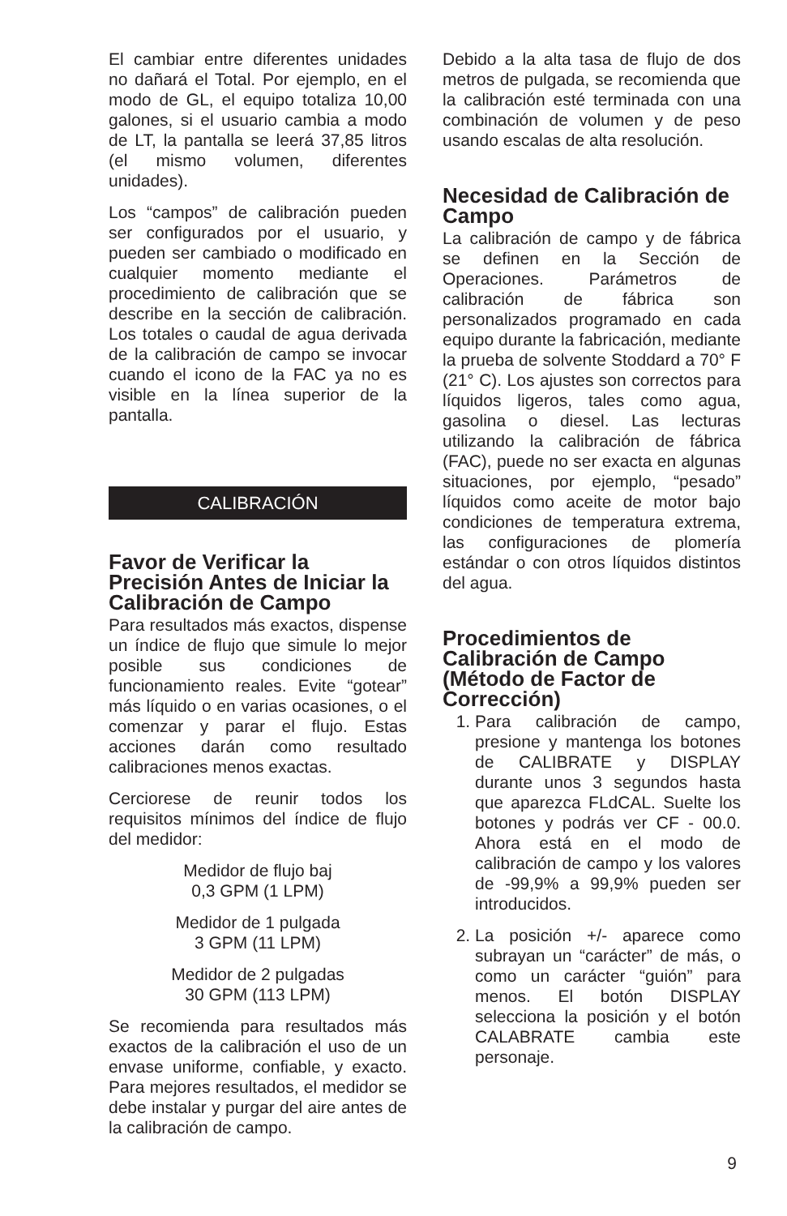El cambiar entre diferentes unidades no dañará el Total. Por ejemplo, en el modo de GL, el equipo totaliza 10,00 galones, si el usuario cambia a modo de LT, la pantalla se leerá 37,85 litros (el mismo volumen, diferentes unidades).
Los “campos” de calibración pueden ser configurados por el usuario, y pueden ser cambiado o modificado en cualquier momento mediante el procedimiento de calibración que se describe en la sección de calibración. Los totales o caudal de agua derivada de la calibración de campo se invocar cuando el icono de la FAC ya no es visible en la línea superior de la pantalla.
CALIBRACIÓN
Favor de Verificar la Precisión Antes de Iniciar la Calibración de Campo
Para resultados más exactos, dispense un índice de flujo que simule lo mejor posible sus condiciones de funcionamiento reales. Evite “gotear” más líquido o en varias ocasiones, o el comenzar y parar el flujo. Estas acciones darán como resultado calibraciones menos exactas.
Cerciorese de reunir todos los requisitos mínimos del índice de flujo del medidor:
Medidor de flujo baj
0,3 GPM (1 LPM)
Medidor de 1 pulgada
3 GPM (11 LPM)
Medidor de 2 pulgadas
30 GPM (113 LPM)
Se recomienda para resultados más exactos de la calibración el uso de un envase uniforme, confiable, y exacto. Para mejores resultados, el medidor se debe instalar y purgar del aire antes de la calibración de campo.
Debido a la alta tasa de flujo de dos metros de pulgada, se recomienda que la calibración esté terminada con una combinación de volumen y de peso usando escalas de alta resolución.
Necesidad de Calibración de Campo
La calibración de campo y de fábrica se definen en la Sección de Operaciones. Parámetros de calibración de fábrica son personalizados programado en cada equipo durante la fabricación, mediante la prueba de solvente Stoddard a 70° F (21° C). Los ajustes son correctos para líquidos ligeros, tales como agua, gasolina o diesel. Las lecturas utilizando la calibración de fábrica (FAC), puede no ser exacta en algunas situaciones, por ejemplo, “pesado” líquidos como aceite de motor bajo condiciones de temperatura extrema, las configuraciones de plomería estándar o con otros líquidos distintos del agua.
Procedimientos de Calibración de Campo (Método de Factor de Corrección)
1. Para calibración de campo, presione y mantenga los botones de CALIBRATE y DISPLAY durante unos 3 segundos hasta que aparezca FLdCAL. Suelte los botones y podrás ver CF - 00.0. Ahora está en el modo de calibración de campo y los valores de -99,9% a 99,9% pueden ser introducidos.
2. La posición +/- aparece como subrayan un “carácter” de más, o como un carácter “guión” para menos. El botón DISPLAY selecciona la posición y el botón CALABRATE cambia este personaje.
9